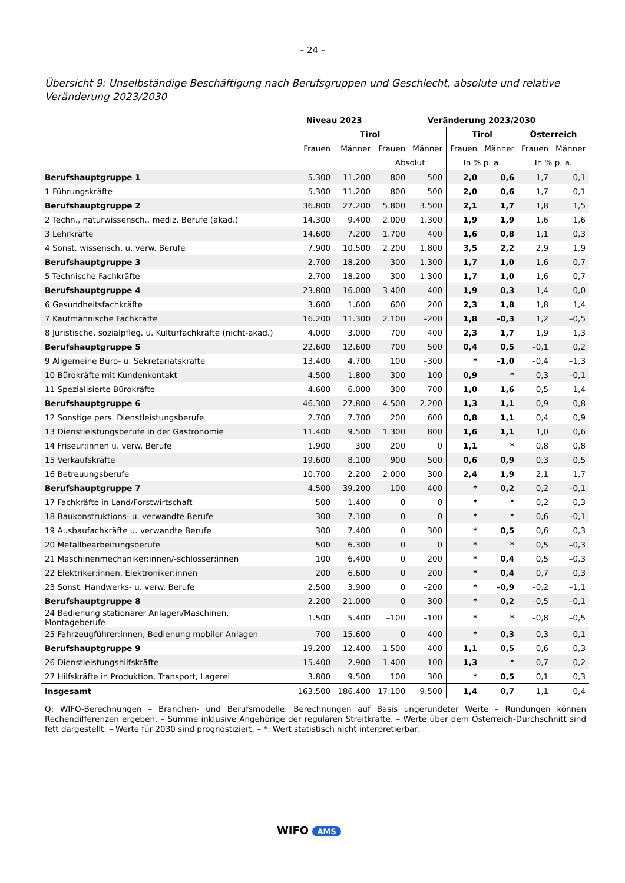– 24 –
Übersicht 9: Unselbständige Beschäftigung nach Berufsgruppen und Geschlecht, absolute und relative Veränderung 2023/2030
| | Niveau 2023 | | Veränderung 2023/2030 | | | | | |
| --- | --- | --- | --- | --- | --- | --- | --- | --- |
| | Tirol | | | | Tirol | | Österreich | |
| | Frauen | Männer | Frauen | Männer | Frauen | Männer | Frauen | Männer |
| | | | Absolut | | In % p. a. | | In % p. a. | |
| Berufshauptgruppe 1 | 5.300 | 11.200 | 800 | 500 | 2,0 | 0,6 | 1,7 | 0,1 |
| 1 Führungskräfte | 5.300 | 11.200 | 800 | 500 | 2,0 | 0,6 | 1,7 | 0,1 |
| Berufshauptgruppe 2 | 36.800 | 27.200 | 5.800 | 3.500 | 2,1 | 1,7 | 1,8 | 1,5 |
| 2 Techn., naturwissensch., mediz. Berufe (akad.) | 14.300 | 9.400 | 2.000 | 1.300 | 1,9 | 1,9 | 1,6 | 1,6 |
| 3 Lehrkräfte | 14.600 | 7.200 | 1.700 | 400 | 1,6 | 0,8 | 1,1 | 0,3 |
| 4 Sonst. wissensch. u. verw. Berufe | 7.900 | 10.500 | 2.200 | 1.800 | 3,5 | 2,2 | 2,9 | 1,9 |
| Berufshauptgruppe 3 | 2.700 | 18.200 | 300 | 1.300 | 1,7 | 1,0 | 1,6 | 0,7 |
| 5 Technische Fachkräfte | 2.700 | 18.200 | 300 | 1.300 | 1,7 | 1,0 | 1,6 | 0,7 |
| Berufshauptgruppe 4 | 23.800 | 16.000 | 3.400 | 400 | 1,9 | 0,3 | 1,4 | 0,0 |
| 6 Gesundheitsfachkräfte | 3.600 | 1.600 | 600 | 200 | 2,3 | 1,8 | 1,8 | 1,4 |
| 7 Kaufmännische Fachkräfte | 16.200 | 11.300 | 2.100 | –200 | 1,8 | –0,3 | 1,2 | –0,5 |
| 8 Juristische, sozialpfleg. u. Kulturfachkräfte (nicht-akad.) | 4.000 | 3.000 | 700 | 400 | 2,3 | 1,7 | 1,9 | 1,3 |
| Berufshauptgruppe 5 | 22.600 | 12.600 | 700 | 500 | 0,4 | 0,5 | –0,1 | 0,2 |
| 9 Allgemeine Büro- u. Sekretariatskräfte | 13.400 | 4.700 | 100 | –300 | * | –1,0 | –0,4 | –1,3 |
| 10 Bürokräfte mit Kundenkontakt | 4.500 | 1.800 | 300 | 100 | 0,9 | * | 0,3 | –0,1 |
| 11 Spezialisierte Bürokräfte | 4.600 | 6.000 | 300 | 700 | 1,0 | 1,6 | 0,5 | 1,4 |
| Berufshauptgruppe 6 | 46.300 | 27.800 | 4.500 | 2.200 | 1,3 | 1,1 | 0,9 | 0,8 |
| 12 Sonstige pers. Dienstleistungsberufe | 2.700 | 7.700 | 200 | 600 | 0,8 | 1,1 | 0,4 | 0,9 |
| 13 Dienstleistungsberufe in der Gastronomie | 11.400 | 9.500 | 1.300 | 800 | 1,6 | 1,1 | 1,0 | 0,6 |
| 14 Friseur:innen u. verw. Berufe | 1.900 | 300 | 200 | 0 | 1,1 | * | 0,8 | 0,8 |
| 15 Verkaufskräfte | 19.600 | 8.100 | 900 | 500 | 0,6 | 0,9 | 0,3 | 0,5 |
| 16 Betreuungsberufe | 10.700 | 2.200 | 2.000 | 300 | 2,4 | 1,9 | 2,1 | 1,7 |
| Berufshauptgruppe 7 | 4.500 | 39.200 | 100 | 400 | * | 0,2 | 0,2 | –0,1 |
| 17 Fachkräfte in Land/Forstwirtschaft | 500 | 1.400 | 0 | 0 | * | * | 0,2 | 0,3 |
| 18 Baukonstruktions- u. verwandte Berufe | 300 | 7.100 | 0 | 0 | * | * | 0,6 | –0,1 |
| 19 Ausbaufachkräfte u. verwandte Berufe | 300 | 7.400 | 0 | 300 | * | 0,5 | 0,6 | 0,3 |
| 20 Metallbearbeitungsberufe | 500 | 6.300 | 0 | 0 | * | * | 0,5 | –0,3 |
| 21 Maschinenmechaniker:innen/-schlosser:innen | 100 | 6.400 | 0 | 200 | * | 0,4 | 0,5 | –0,3 |
| 22 Elektriker:innen, Elektroniker:innen | 200 | 6.600 | 0 | 200 | * | 0,4 | 0,7 | 0,3 |
| 23 Sonst. Handwerks- u. verw. Berufe | 2.500 | 3.900 | 0 | –200 | * | –0,9 | –0,2 | –1,1 |
| Berufshauptgruppe 8 | 2.200 | 21.000 | 0 | 300 | * | 0,2 | –0,5 | –0,1 |
| 24 Bedienung stationärer Anlagen/Maschinen, Montageberufe | 1.500 | 5.400 | –100 | –100 | * | * | –0,8 | –0,5 |
| 25 Fahrzeugführer:innen, Bedienung mobiler Anlagen | 700 | 15.600 | 0 | 400 | * | 0,3 | 0,3 | 0,1 |
| Berufshauptgruppe 9 | 19.200 | 12.400 | 1.500 | 400 | 1,1 | 0,5 | 0,6 | 0,3 |
| 26 Dienstleistungshilfskräfte | 15.400 | 2.900 | 1.400 | 100 | 1,3 | * | 0,7 | 0,2 |
| 27 Hilfskräfte in Produktion, Transport, Lagerei | 3.800 | 9.500 | 100 | 300 | * | 0,5 | 0,1 | 0,3 |
| Insgesamt | 163.500 | 186.400 | 17.100 | 9.500 | 1,4 | 0,7 | 1,1 | 0,4 |
Q: WIFO-Berechnungen – Branchen- und Berufsmodelle. Berechnungen auf Basis ungerundeter Werte – Rundungen können Rechendifferenzen ergeben. – Summe inklusive Angehörige der regulären Streitkräfte. – Werte über dem Österreich-Durchschnitt sind fett dargestellt. – Werte für 2030 sind prognostiziert. – *: Wert statistisch nicht interpretierbar.
WIFO AMS